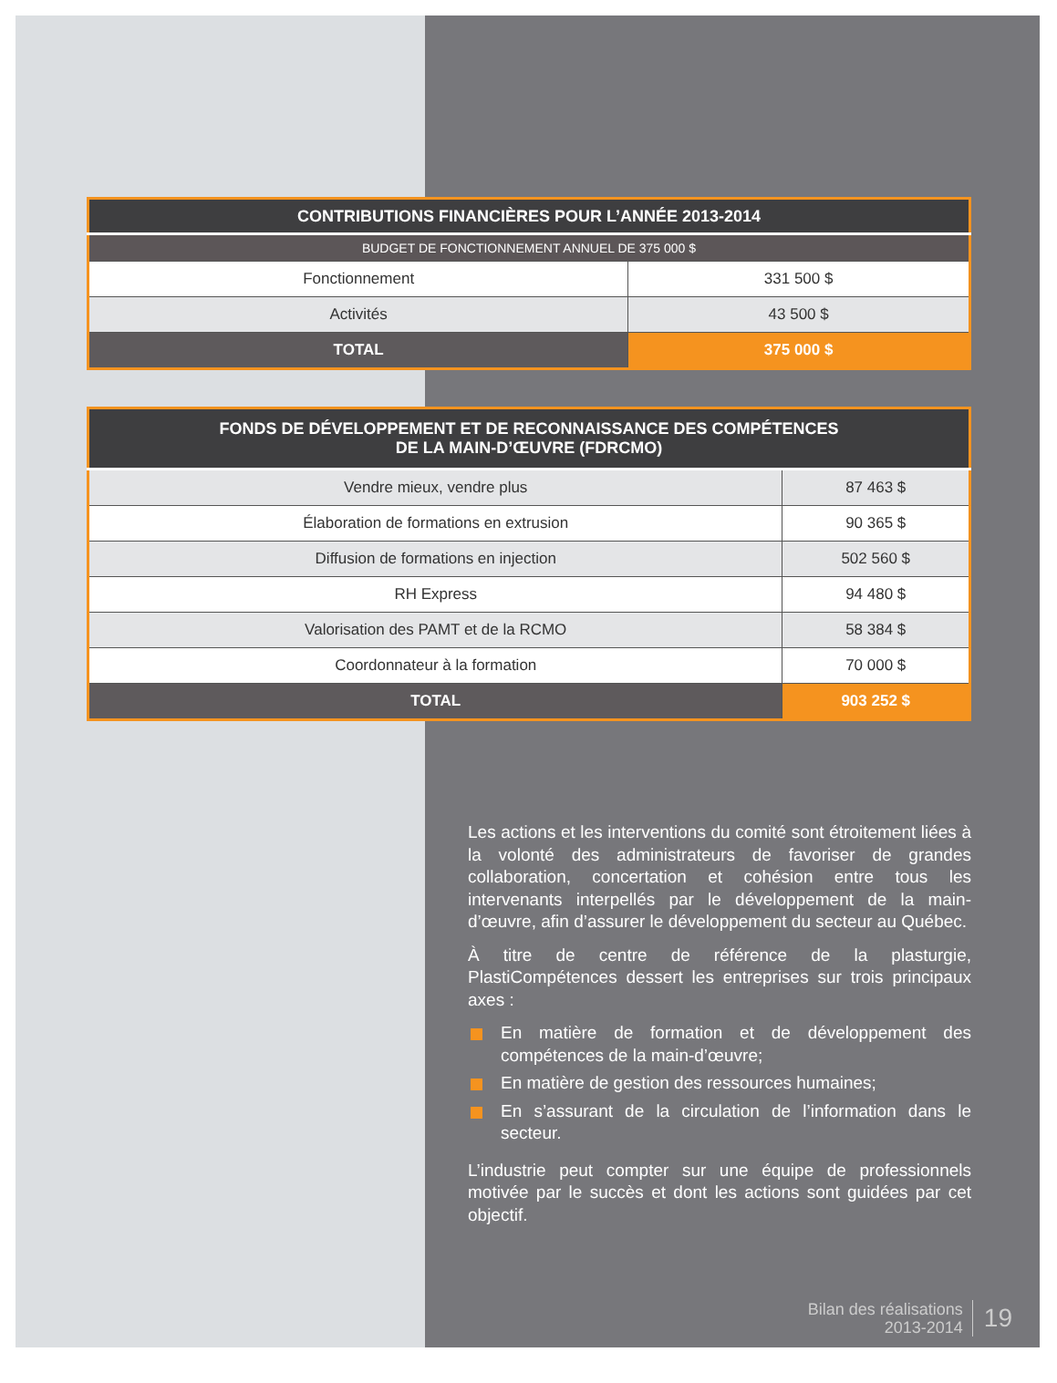| CONTRIBUTIONS FINANCIÈRES POUR L’ANNÉE 2013-2014 | |
| --- | --- |
| BUDGET DE FONCTIONNEMENT ANNUEL DE 375 000 $ | |
| Fonctionnement | 331 500 $ |
| Activités | 43 500 $ |
| TOTAL | 375 000 $ |
| FONDS DE DÉVELOPPEMENT ET DE RECONNAISSANCE DES COMPÉTENCES DE LA MAIN-D’ŒUVRE (FDRCMO) | |
| --- | --- |
| Vendre mieux, vendre plus | 87 463 $ |
| Élaboration de formations en extrusion | 90 365 $ |
| Diffusion de formations en injection | 502 560 $ |
| RH Express | 94 480 $ |
| Valorisation des PAMT et de la RCMO | 58 384 $ |
| Coordonnateur à la formation | 70 000 $ |
| TOTAL | 903 252 $ |
Les actions et les interventions du comité sont étroitement liées à la volonté des administrateurs de favoriser de grandes collaboration, concertation et cohésion entre tous les intervenants interpellés par le développement de la main-d’œuvre, afin d’assurer le développement du secteur au Québec.
À titre de centre de référence de la plasturgie, PlastiCompétences dessert les entreprises sur trois principaux axes :
En matière de formation et de développement des compétences de la main-d’œuvre;
En matière de gestion des ressources humaines;
En s’assurant de la circulation de l’information dans le secteur.
L’industrie peut compter sur une équipe de professionnels motivée par le succès et dont les actions sont guidées par cet objectif.
Bilan des réalisations
2013-2014
19